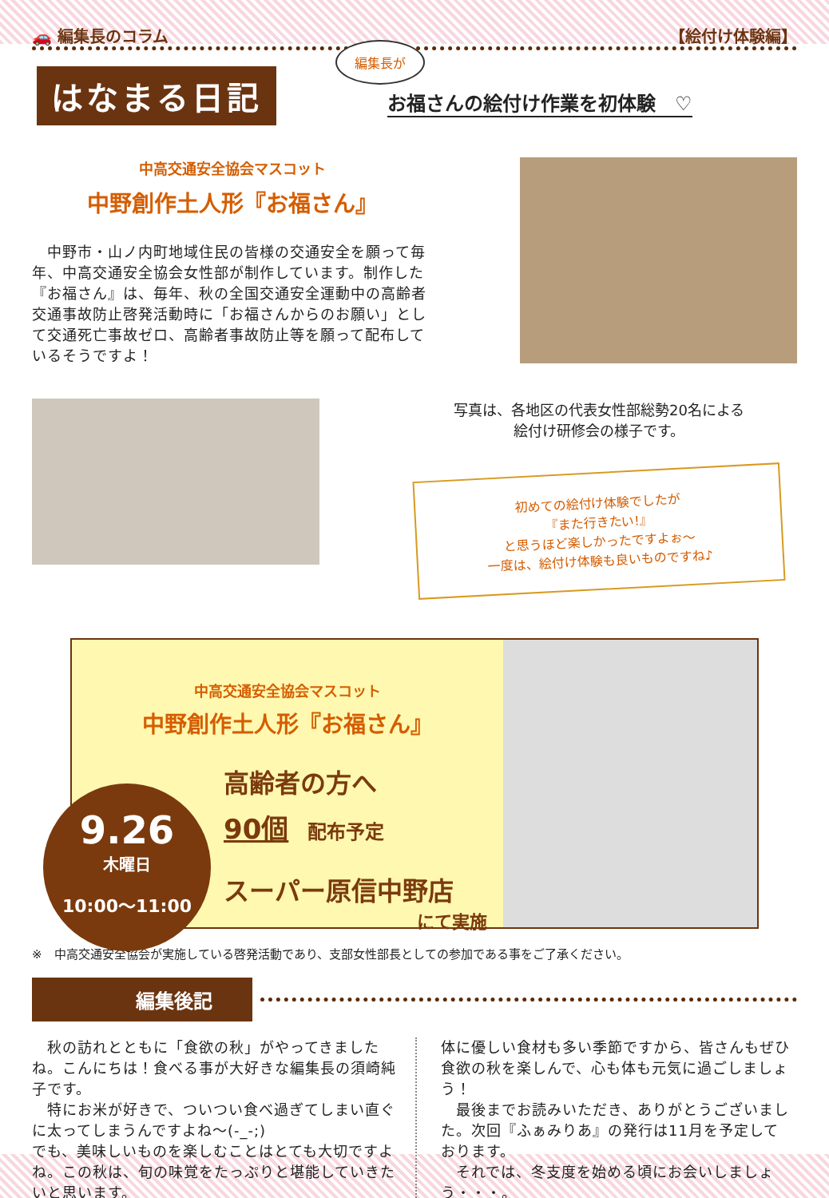🚗 編集長のコラム 【絵付け体験編】
はなまる日記
編集長が
お福さんの絵付け作業を初体験　♡
中高交通安全協会マスコット
中野創作土人形『お福さん』
　中野市・山ノ内町地域住民の皆様の交通安全を願って毎年、中高交通安全協会女性部が制作しています。制作した『お福さん』は、毎年、秋の全国交通安全運動中の高齢者交通事故防止啓発活動時に「お福さんからのお願い」として交通死亡事故ゼロ、高齢者事故防止等を願って配布しているそうですよ！
写真は、各地区の代表女性部総勢20名による
絵付け研修会の様子です。
初めての絵付け体験でしたが
『また行きたい!』
と思うほど楽しかったですよぉ～
一度は、絵付け体験も良いものですね♪
中高交通安全協会マスコット
中野創作土人形『お福さん』
高齢者の方へ
90個　配布予定
スーパー原信中野店
にて実施
9.26
木曜日
10:00～11:00
※　中高交通安全協会が実施している啓発活動であり、支部女性部長としての参加である事をご了承ください。
編集後記
　秋の訪れとともに「食欲の秋」がやってきましたね。こんにちは！食べる事が大好きな編集長の須崎純子です。
　特にお米が好きで、ついつい食べ過ぎてしまい直ぐに太ってしまうんですよね～(-_-;)
でも、美味しいものを楽しむことはとても大切ですよね。この秋は、旬の味覚をたっぷりと堪能していきたいと思います。
体に優しい食材も多い季節ですから、皆さんもぜひ食欲の秋を楽しんで、心も体も元気に過ごしましょう！
　最後までお読みいただき、ありがとうございました。次回『ふぁみりあ』の発行は11月を予定しております。
　それでは、冬支度を始める頃にお会いしましょう・・・。